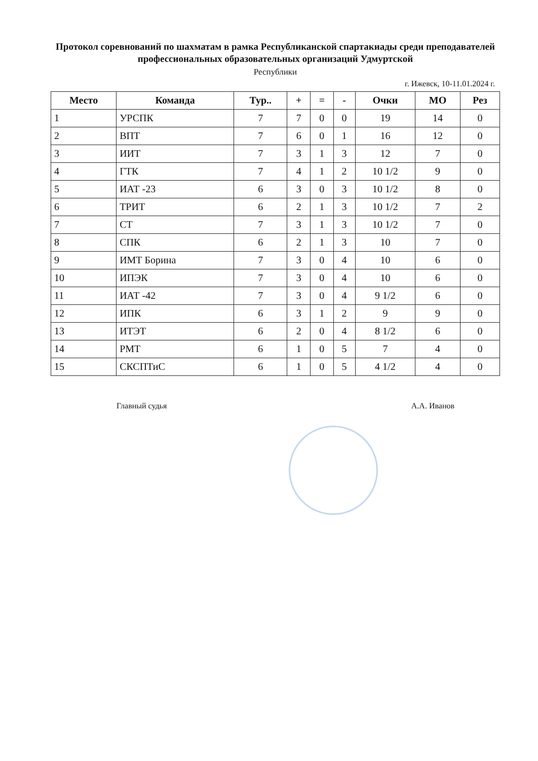Протокол соревнований по шахматам в рамка Республиканской спартакиады среди преподавателей профессиональных образовательных организаций Удмуртской
Республики
г. Ижевск, 10-11.01.2024 г.
| Место | Команда | Тур.. | + | = | - | Очки | МО | Рез |
| --- | --- | --- | --- | --- | --- | --- | --- | --- |
| 1 | УРСПК | 7 | 7 | 0 | 0 | 19 | 14 | 0 |
| 2 | ВПТ | 7 | 6 | 0 | 1 | 16 | 12 | 0 |
| 3 | ИИТ | 7 | 3 | 1 | 3 | 12 | 7 | 0 |
| 4 | ГТК | 7 | 4 | 1 | 2 | 10 1/2 | 9 | 0 |
| 5 | ИАТ -23 | 6 | 3 | 0 | 3 | 10 1/2 | 8 | 0 |
| 6 | ТРИТ | 6 | 2 | 1 | 3 | 10 1/2 | 7 | 2 |
| 7 | СТ | 7 | 3 | 1 | 3 | 10 1/2 | 7 | 0 |
| 8 | СПК | 6 | 2 | 1 | 3 | 10 | 7 | 0 |
| 9 | ИМТ Борина | 7 | 3 | 0 | 4 | 10 | 6 | 0 |
| 10 | ИПЭК | 7 | 3 | 0 | 4 | 10 | 6 | 0 |
| 11 | ИАТ -42 | 7 | 3 | 0 | 4 | 9 1/2 | 6 | 0 |
| 12 | ИПК | 6 | 3 | 1 | 2 | 9 | 9 | 0 |
| 13 | ИТЭТ | 6 | 2 | 0 | 4 | 8 1/2 | 6 | 0 |
| 14 | РМТ | 6 | 1 | 0 | 5 | 7 | 4 | 0 |
| 15 | СКСПТиС | 6 | 1 | 0 | 5 | 4 1/2 | 4 | 0 |
Главный судья А.А. Иванов